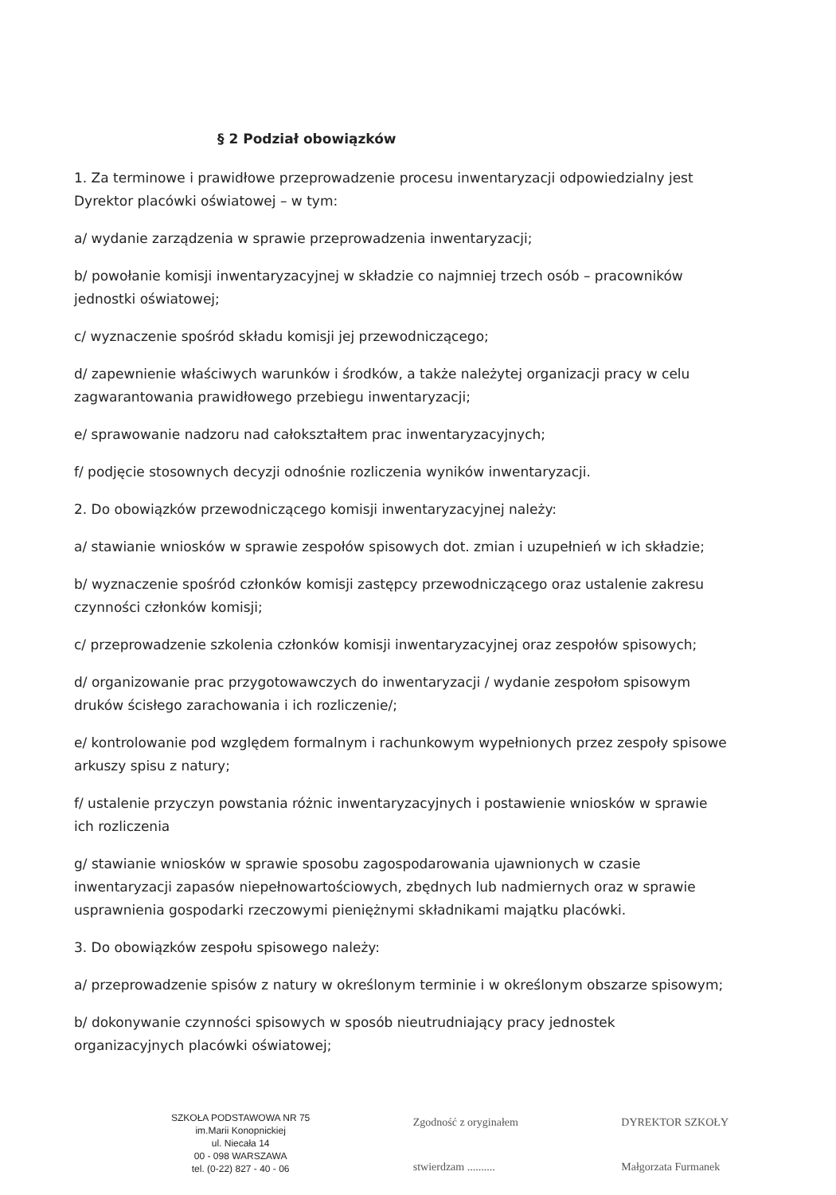§ 2 Podział obowiązków
1. Za terminowe i prawidłowe przeprowadzenie procesu inwentaryzacji odpowiedzialny jest Dyrektor placówki oświatowej – w tym:
a/ wydanie zarządzenia w sprawie przeprowadzenia inwentaryzacji;
b/ powołanie komisji inwentaryzacyjnej w składzie co najmniej trzech osób – pracowników jednostki oświatowej;
c/ wyznaczenie spośród składu komisji jej przewodniczącego;
d/ zapewnienie właściwych warunków i środków, a także należytej organizacji pracy w celu zagwarantowania prawidłowego przebiegu inwentaryzacji;
e/ sprawowanie nadzoru nad całokształtem prac inwentaryzacyjnych;
f/ podjęcie stosownych decyzji odnośnie rozliczenia wyników inwentaryzacji.
2. Do obowiązków przewodniczącego komisji inwentaryzacyjnej należy:
a/ stawianie wniosków w sprawie zespołów spisowych dot. zmian i uzupełnień w ich składzie;
b/ wyznaczenie spośród członków komisji zastępcy przewodniczącego oraz ustalenie zakresu czynności członków komisji;
c/ przeprowadzenie szkolenia członków komisji inwentaryzacyjnej oraz zespołów spisowych;
d/ organizowanie prac przygotowawczych do inwentaryzacji / wydanie zespołom spisowym druków ścisłego zarachowania i ich rozliczenie/;
e/ kontrolowanie pod względem formalnym i rachunkowym wypełnionych przez zespoły spisowe arkuszy spisu z natury;
f/ ustalenie przyczyn powstania różnic inwentaryzacyjnych i postawienie wniosków w sprawie ich rozliczenia
g/ stawianie wniosków w sprawie sposobu zagospodarowania ujawnionych w czasie inwentaryzacji zapasów niepełnowartościowych, zbędnych lub nadmiernych oraz w sprawie usprawnienia gospodarki rzeczowymi pieniężnymi składnikami majątku placówki.
3. Do obowiązków zespołu spisowego należy:
a/ przeprowadzenie spisów z natury w określonym terminie i w określonym obszarze spisowym;
b/ dokonywanie czynności spisowych w sposób nieutrudniający pracy jednostek organizacyjnych placówki oświatowej;
SZKOŁA PODSTAWOWA NR 75
im.Marii Konopnickiej
ul. Niecała 14
00 - 098 WARSZAWA
tel. (0-22) 827 - 40 - 06
Zgodność z oryginałem
stwierdzam ..........
DYREKTOR SZKOŁY
Małgorzata Furmanek